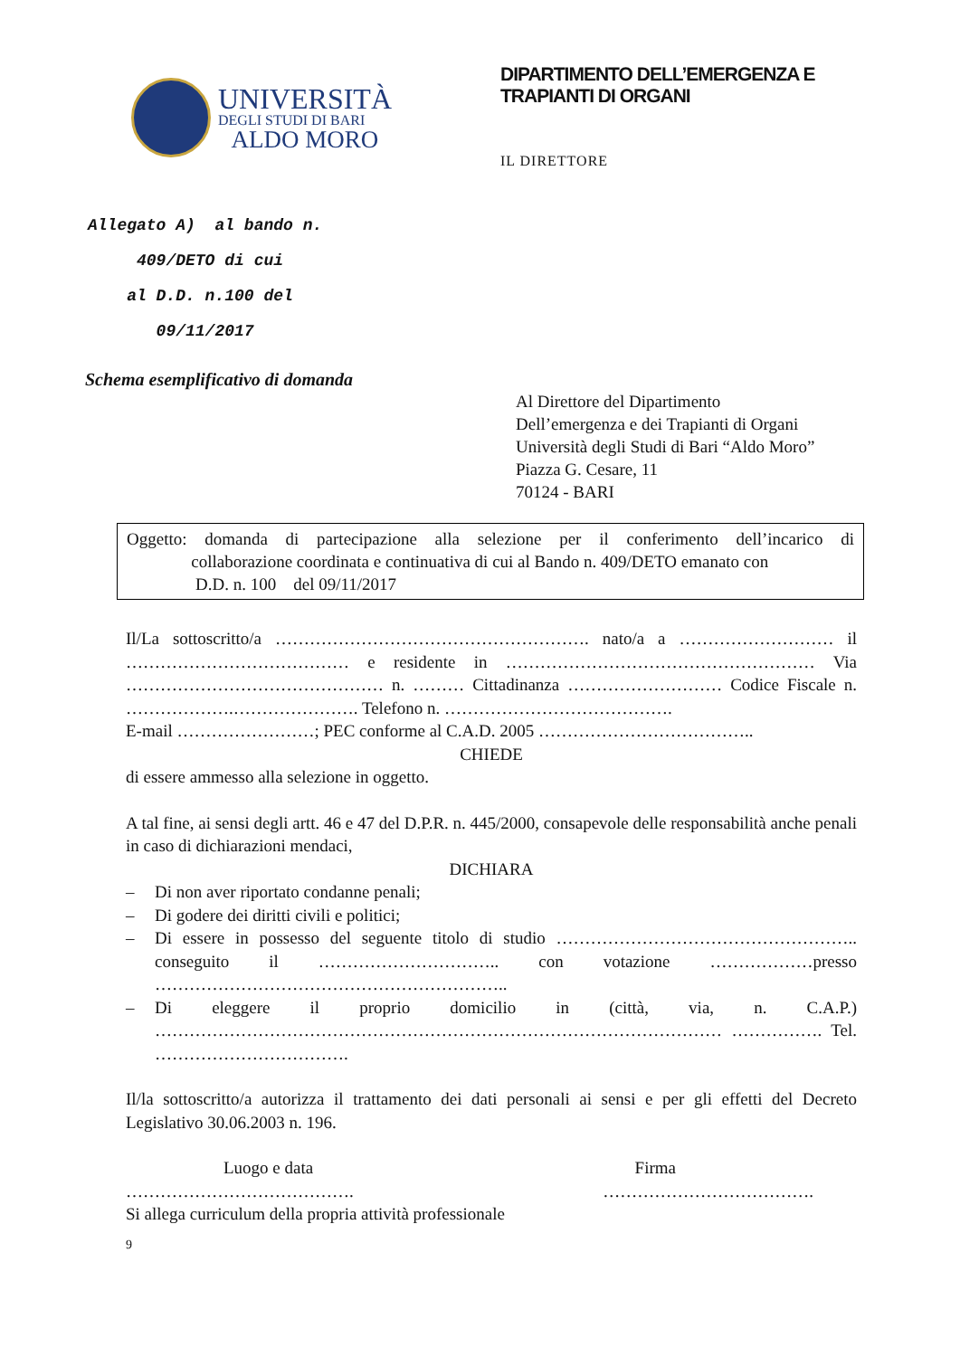UNIVERSITÀ
DEGLI STUDI DI BARI
ALDO MORO
DIPARTIMENTO DELL’EMERGENZA E TRAPIANTI DI ORGANI
IL DIRETTORE
Allegato A) al bando n.
409/DETO di cui
al D.D. n.100 del
09/11/2017
Schema esemplificativo di domanda
Al Direttore del Dipartimento
Dell’emergenza e dei Trapianti di Organi
Università degli Studi di Bari “Aldo Moro”
Piazza G. Cesare, 11
70124 - BARI
Oggetto: domanda di partecipazione alla selezione per il conferimento dell’incarico di collaborazione coordinata e continuativa di cui al Bando n. 409/DETO emanato con
D.D. n. 100 del 09/11/2017
Il/La sottoscritto/a ………………………………………………. nato/a a ……………………… il ………………………………… e residente in ……………………………………………… Via ……………………………………… n. ……… Cittadinanza ……………………… Codice Fiscale n. ……………….…………………. Telefono n. ………………………………….
E-mail ……………………; PEC conforme al C.A.D. 2005 ………………………………..
CHIEDE
di essere ammesso alla selezione in oggetto.
A tal fine, ai sensi degli artt. 46 e 47 del D.P.R. n. 445/2000, consapevole delle responsabilità anche penali in caso di dichiarazioni mendaci,
DICHIARA
– Di non aver riportato condanne penali;
– Di godere dei diritti civili e politici;
– Di essere in possesso del seguente titolo di studio …………………………………………….. conseguito il ………………………….. con votazione ………………presso ……………………………………………………..
– Di eleggere il proprio domicilio in (città, via, n. C.A.P.) ……………………………………………………………………………………… ……………. Tel. …………………………….
Il/la sottoscritto/a autorizza il trattamento dei dati personali ai sensi e per gli effetti del Decreto Legislativo 30.06.2003 n. 196.
Luogo e data Firma
…………………………………. ……………………………….
Si allega curriculum della propria attività professionale
9